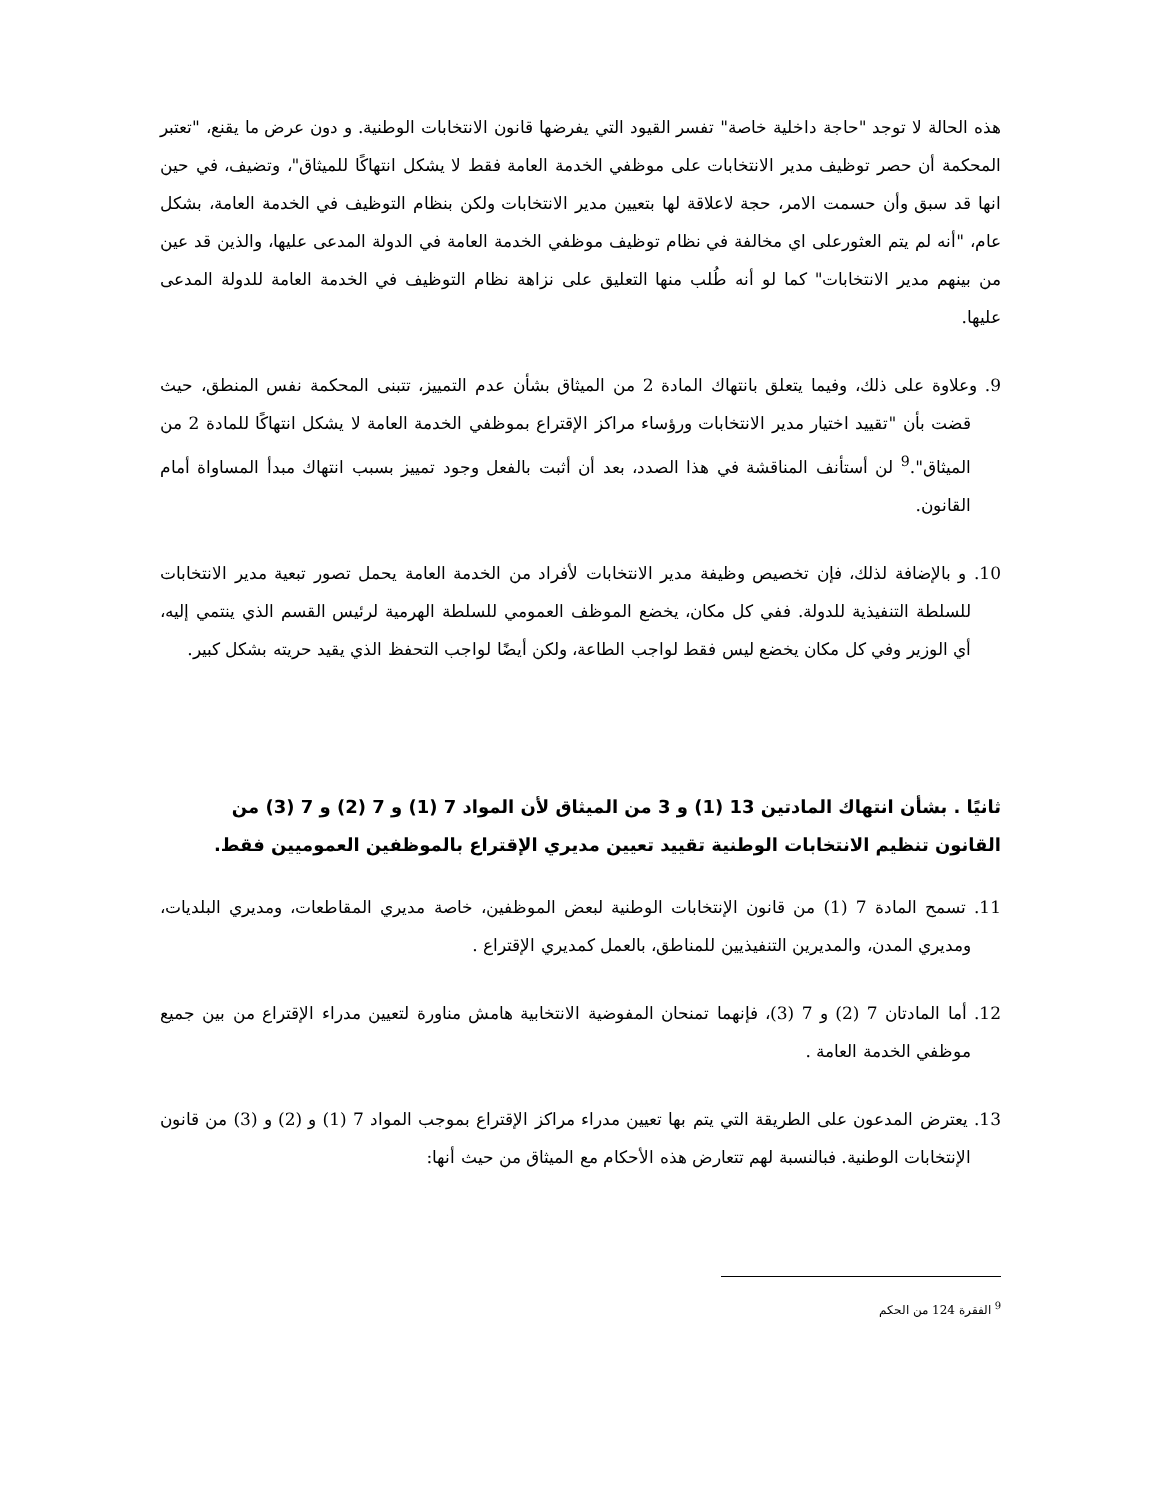هذه الحالة لا توجد "حاجة داخلية خاصة" تفسر القيود التي يفرضها قانون الانتخابات الوطنية. و دون عرض ما يقنع، "تعتبر المحكمة أن حصر توظيف مدير الانتخابات على موظفي الخدمة العامة فقط لا يشكل انتهاكًا للميثاق"، وتضيف، في حين انها قد سبق وأن حسمت الامر، حجة لاعلاقة لها بتعيين مدير الانتخابات ولكن بنظام التوظيف في الخدمة العامة، بشكل عام، "أنه لم يتم العثورعلى اي مخالفة في نظام توظيف موظفي الخدمة العامة في الدولة المدعى عليها، والذين قد عين من بينهم مدير الانتخابات" كما لو أنه طُلب منها التعليق على نزاهة نظام التوظيف في الخدمة العامة للدولة المدعى عليها.
9. وعلاوة على ذلك، وفيما يتعلق بانتهاك المادة 2 من الميثاق بشأن عدم التمييز، تتبنى المحكمة نفس المنطق، حيث قضت بأن "تقييد اختيار مدير الانتخابات ورؤساء مراكز الإقتراع بموظفي الخدمة العامة لا يشكل انتهاكًا للمادة 2 من الميثاق".<sup>9</sup> لن أستأنف المناقشة في هذا الصدد، بعد أن أثبت بالفعل وجود تمييز بسبب انتهاك مبدأ المساواة أمام القانون.
10. و بالإضافة لذلك، فإن تخصيص وظيفة مدير الانتخابات لأفراد من الخدمة العامة يحمل تصور تبعية مدير الانتخابات للسلطة التنفيذية للدولة. ففي كل مكان، يخضع الموظف العمومي للسلطة الهرمية لرئيس القسم الذي ينتمي إليه، أي الوزير وفي كل مكان يخضع ليس فقط لواجب الطاعة، ولكن أيضًا لواجب التحفظ الذي يقيد حريته بشكل كبير.
ثانيًا . بشأن انتهاك المادتين 13 (1) و 3 من الميثاق لأن المواد 7 (1) و 7 (2) و 7 (3) من القانون تنظيم الانتخابات الوطنية تقييد تعيين مديري الإقتراع بالموظفين العموميين فقط.
11. تسمح المادة 7 (1) من قانون الإنتخابات الوطنية لبعض الموظفين، خاصة مديري المقاطعات، ومديري البلديات، ومديري المدن، والمديرين التنفيذيين للمناطق، بالعمل كمديري الإقتراع .
12. أما المادتان 7 (2) و 7 (3)، فإنهما تمنحان المفوضية الانتخابية هامش مناورة لتعيين مدراء الإقتراع من بين جميع موظفي الخدمة العامة .
13. يعترض المدعون على الطريقة التي يتم بها تعيين مدراء مراكز الإقتراع بموجب المواد 7 (1) و (2) و (3) من قانون الإنتخابات الوطنية. فبالنسبة لهم تتعارض هذه الأحكام مع الميثاق من حيث أنها:
<sup>9</sup> الفقرة 124 من الحكم